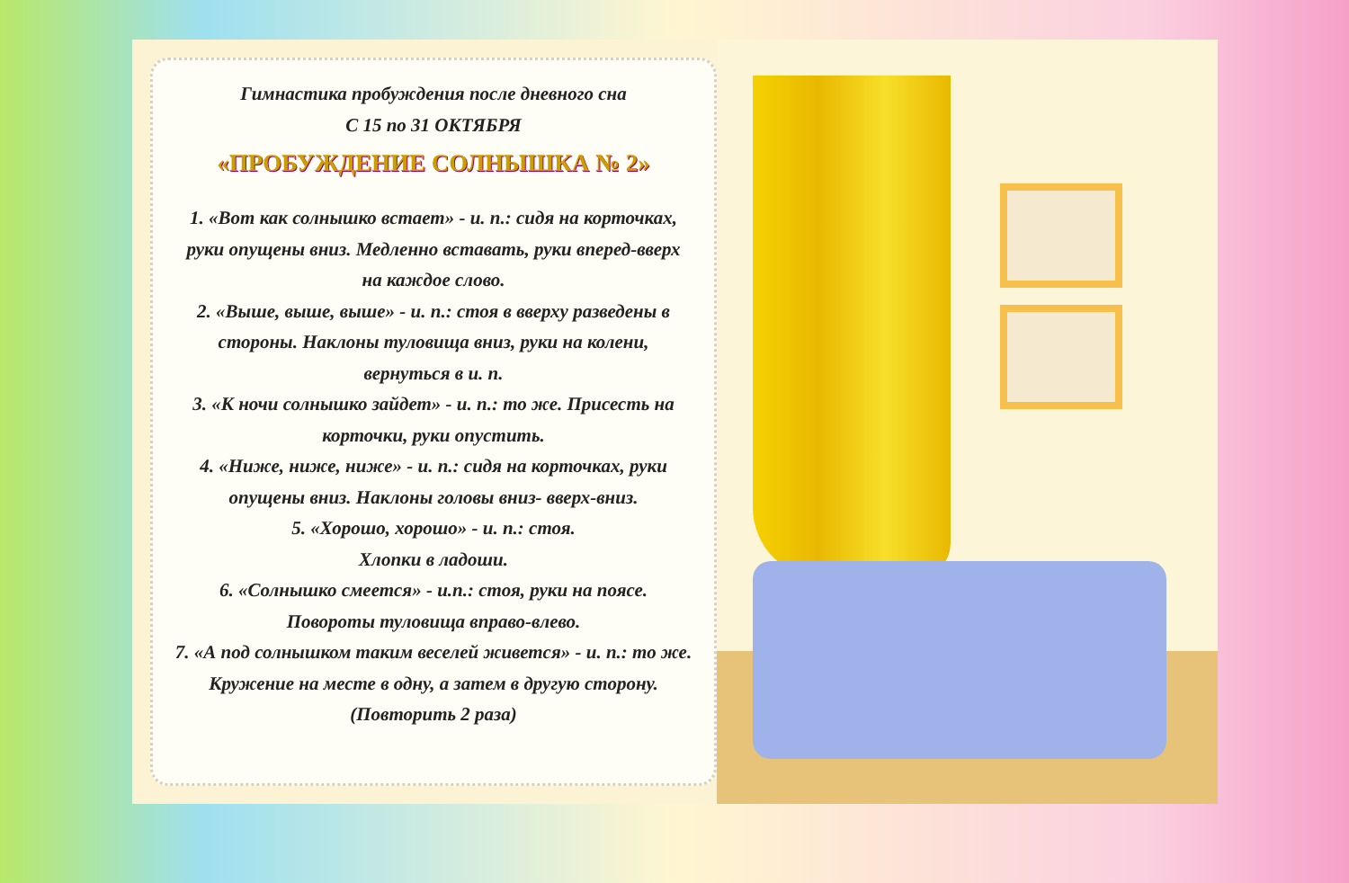Гимнастика пробуждения после дневного сна
С 15 по 31 ОКТЯБРЯ
«ПРОБУЖДЕНИЕ СОЛНЫШКА № 2»
1. «Вот как солнышко встает» - и. п.: сидя на корточках, руки опущены вниз. Медленно вставать, руки вперед-вверх на каждое слово.
2. «Выше, выше, выше» - и. п.: стоя в вверху разведены в стороны. Наклоны туловища вниз, руки на колени, вернуться в и. п.
3. «К ночи солнышко зайдет» - и. п.: то же. Присесть на корточки, руки опустить.
4. «Ниже, ниже, ниже» - и. п.: сидя на корточках, руки опущены вниз. Наклоны головы вниз- вверх-вниз.
5. «Хорошо, хорошо» - и. п.: стоя.
Хлопки в ладоши.
6. «Солнышко смеется» - и.п.: стоя, руки на поясе. Повороты туловища вправо-влево.
7. «А под солнышком таким веселей живется» - и. п.: то же. Кружение на месте в одну, а затем в другую сторону. (Повторить 2 раза)